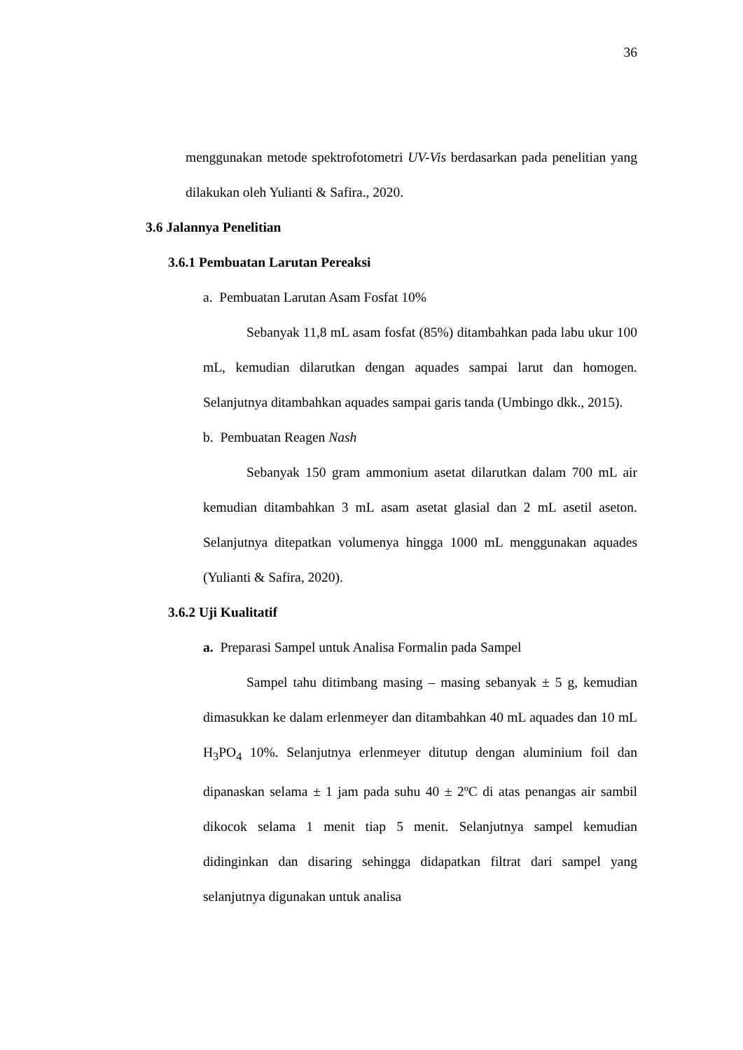36
menggunakan metode spektrofotometri UV-Vis berdasarkan pada penelitian yang dilakukan oleh Yulianti & Safira., 2020.
3.6 Jalannya Penelitian
3.6.1 Pembuatan Larutan Pereaksi
a. Pembuatan Larutan Asam Fosfat 10%
Sebanyak 11,8 mL asam fosfat (85%) ditambahkan pada labu ukur 100 mL, kemudian dilarutkan dengan aquades sampai larut dan homogen. Selanjutnya ditambahkan aquades sampai garis tanda (Umbingo dkk., 2015).
b. Pembuatan Reagen Nash
Sebanyak 150 gram ammonium asetat dilarutkan dalam 700 mL air kemudian ditambahkan 3 mL asam asetat glasial dan 2 mL asetil aseton. Selanjutnya ditepatkan volumenya hingga 1000 mL menggunakan aquades (Yulianti & Safira, 2020).
3.6.2 Uji Kualitatif
a. Preparasi Sampel untuk Analisa Formalin pada Sampel
Sampel tahu ditimbang masing – masing sebanyak ± 5 g, kemudian dimasukkan ke dalam erlenmeyer dan ditambahkan 40 mL aquades dan 10 mL H<sub>3</sub>PO<sub>4</sub> 10%. Selanjutnya erlenmeyer ditutup dengan aluminium foil dan dipanaskan selama ± 1 jam pada suhu 40 ± 2ºC di atas penangas air sambil dikocok selama 1 menit tiap 5 menit. Selanjutnya sampel kemudian didinginkan dan disaring sehingga didapatkan filtrat dari sampel yang selanjutnya digunakan untuk analisa